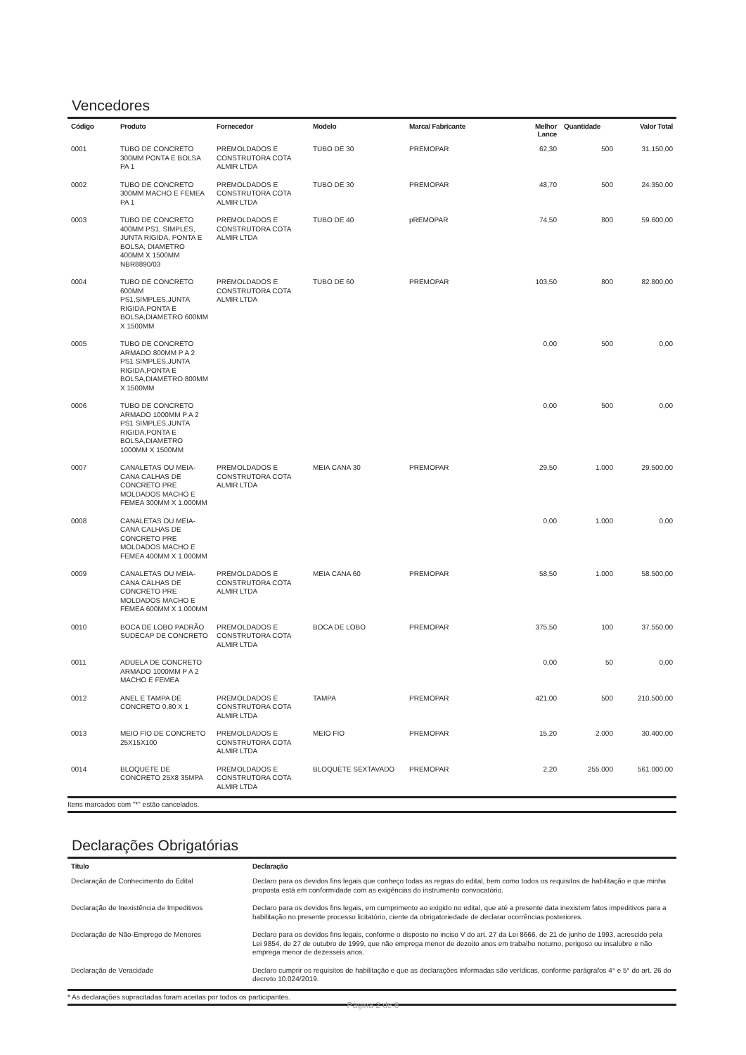Vencedores
| Código | Produto | Fornecedor | Modelo | Marca/ Fabricante | Melhor Lance | Quantidade | Valor Total |
| --- | --- | --- | --- | --- | --- | --- | --- |
| 0001 | TUBO DE CONCRETO 300MM PONTA E BOLSA PA 1 | PREMOLDADOS E CONSTRUTORA COTA ALMIR LTDA | TUBO DE 30 | PREMOPAR | 62,30 | 500 | 31.150,00 |
| 0002 | TUBO DE CONCRETO 300MM MACHO E FEMEA PA 1 | PREMOLDADOS E CONSTRUTORA COTA ALMIR LTDA | TUBO DE 30 | PREMOPAR | 48,70 | 500 | 24.350,00 |
| 0003 | TUBO DE CONCRETO 400MM PS1, SIMPLES, JUNTA RIGIDA, PONTA E BOLSA, DIAMETRO 400MM X 1500MM NBR8890/03 | PREMOLDADOS E CONSTRUTORA COTA ALMIR LTDA | TUBO DE 40 | pREMOPAR | 74,50 | 800 | 59.600,00 |
| 0004 | TUBO DE CONCRETO 600MM PS1,SIMPLES,JUNTA RIGIDA,PONTA E BOLSA,DIAMETRO 600MM X 1500MM | PREMOLDADOS E CONSTRUTORA COTA ALMIR LTDA | TUBO DE 60 | PREMOPAR | 103,50 | 800 | 82.800,00 |
| 0005 | TUBO DE CONCRETO ARMADO 800MM P A 2 PS1 SIMPLES,JUNTA RIGIDA,PONTA E BOLSA,DIAMETRO 800MM X 1500MM | | | | 0,00 | 500 | 0,00 |
| 0006 | TUBO DE CONCRETO ARMADO 1000MM P A 2 PS1 SIMPLES,JUNTA RIGIDA,PONTA E BOLSA,DIAMETRO 1000MM X 1500MM | | | | 0,00 | 500 | 0,00 |
| 0007 | CANALETAS OU MEIA-CANA CALHAS DE CONCRETO PRE MOLDADOS MACHO E FEMEA 300MM X 1.000MM | PREMOLDADOS E CONSTRUTORA COTA ALMIR LTDA | MEIA CANA 30 | PREMOPAR | 29,50 | 1.000 | 29.500,00 |
| 0008 | CANALETAS OU MEIA-CANA CALHAS DE CONCRETO PRE MOLDADOS MACHO E FEMEA 400MM X 1.000MM | | | | 0,00 | 1.000 | 0,00 |
| 0009 | CANALETAS OU MEIA-CANA CALHAS DE CONCRETO PRE MOLDADOS MACHO E FEMEA 600MM X 1.000MM | PREMOLDADOS E CONSTRUTORA COTA ALMIR LTDA | MEIA CANA 60 | PREMOPAR | 58,50 | 1.000 | 58.500,00 |
| 0010 | BOCA DE LOBO PADRÃO SUDECAP DE CONCRETO | PREMOLDADOS E CONSTRUTORA COTA ALMIR LTDA | BOCA DE LOBO | PREMOPAR | 375,50 | 100 | 37.550,00 |
| 0011 | ADUELA DE CONCRETO ARMADO 1000MM P A 2 MACHO E FEMEA | | | | 0,00 | 50 | 0,00 |
| 0012 | ANEL E TAMPA DE CONCRETO 0,80 X 1 | PREMOLDADOS E CONSTRUTORA COTA ALMIR LTDA | TAMPA | PREMOPAR | 421,00 | 500 | 210.500,00 |
| 0013 | MEIO FIO DE CONCRETO 25X15X100 | PREMOLDADOS E CONSTRUTORA COTA ALMIR LTDA | MEIO FIO | PREMOPAR | 15,20 | 2.000 | 30.400,00 |
| 0014 | BLOQUETE DE CONCRETO 25X8 35MPA | PREMOLDADOS E CONSTRUTORA COTA ALMIR LTDA | BLOQUETE SEXTAVADO | PREMOPAR | 2,20 | 255.000 | 561.000,00 |
Itens marcados com "*" estão cancelados.
Declarações Obrigatórias
| Título | Declaração |
| --- | --- |
| Declaração de Conhecimento do Edital | Declaro para os devidos fins legais que conheço todas as regras do edital, bem como todos os requisitos de habilitação e que minha proposta está em conformidade com as exigências do instrumento convocatório. |
| Declaração de Inexistência de Impeditivos | Declaro para os devidos fins legais, em cumprimento ao exigido no edital, que até a presente data inexistem fatos impeditivos para a habilitação no presente processo licitatório, ciente da obrigatoriedade de declarar ocorrências posteriores. |
| Declaração de Não-Emprego de Menores | Declaro para os devidos fins legais, conforme o disposto no inciso V do art. 27 da Lei 8666, de 21 de junho de 1993, acrescido pela Lei 9854, de 27 de outubro de 1999, que não emprega menor de dezoito anos em trabalho noturno, perigoso ou insalubre e não emprega menor de dezesseis anos. |
| Declaração de Veracidade | Declaro cumprir os requisitos de habilitação e que as declarações informadas são verídicas, conforme parágrafos 4° e 5° do art. 26 do decreto 10.024/2019. |
* As declarações supracitadas foram aceitas por todos os participantes.
Página 2 de 8